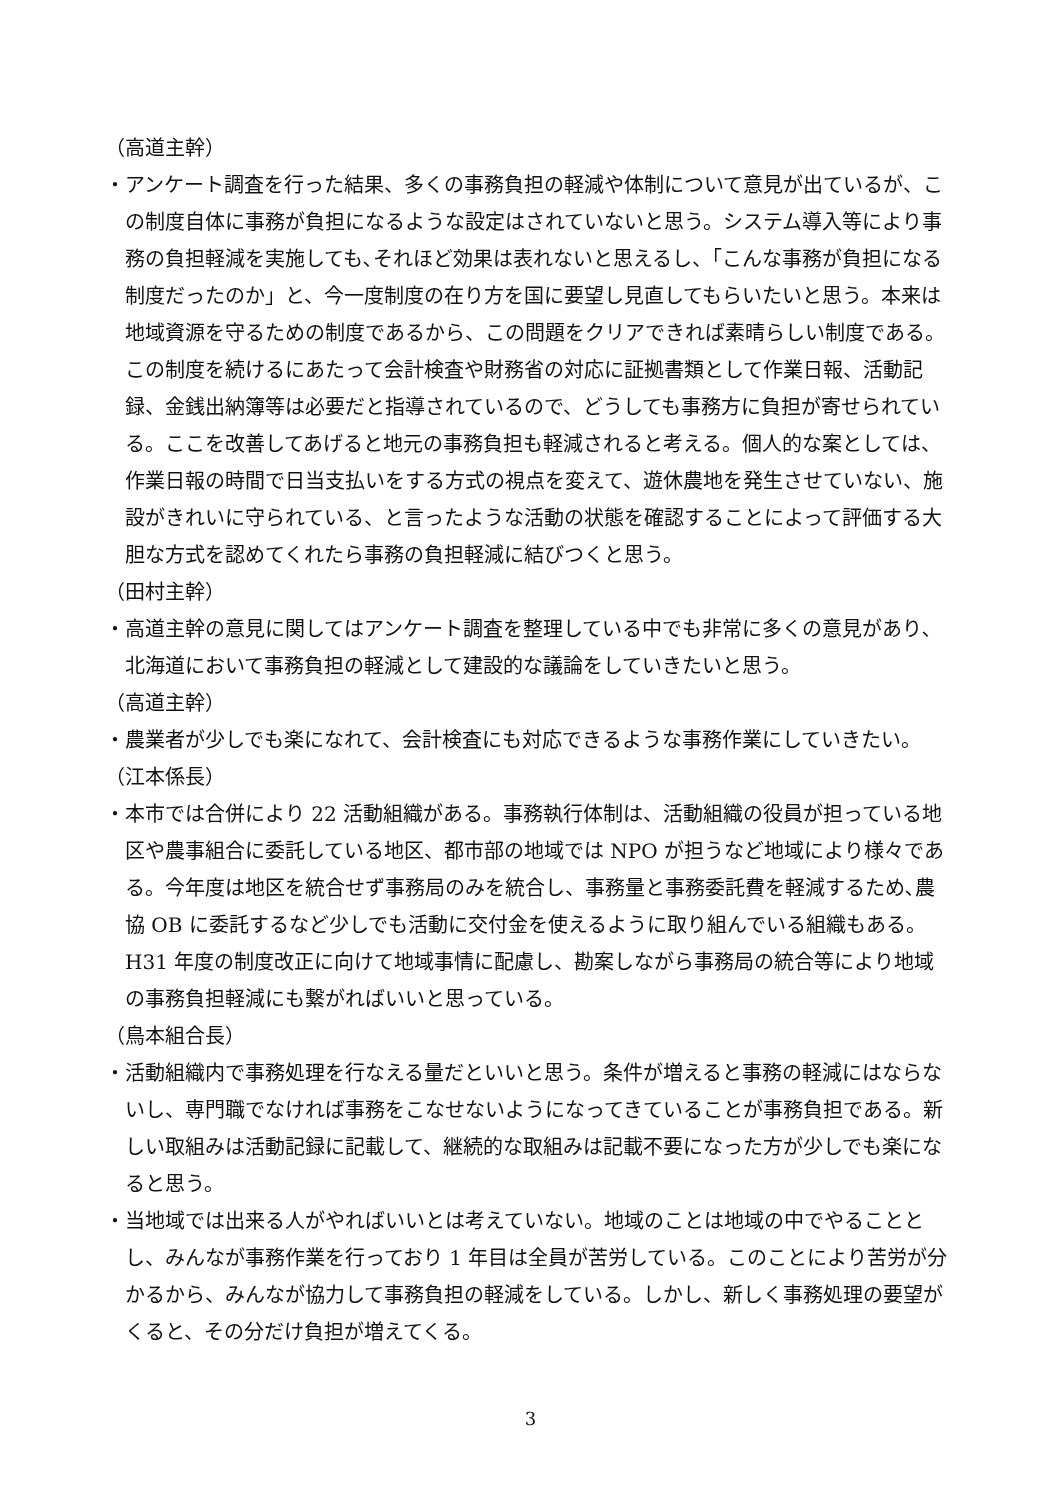（高道主幹）
・アンケート調査を行った結果、多くの事務負担の軽減や体制について意見が出ているが、この制度自体に事務が負担になるような設定はされていないと思う。システム導入等により事務の負担軽減を実施しても､それほど効果は表れないと思えるし、「こんな事務が負担になる制度だったのか」と、今一度制度の在り方を国に要望し見直してもらいたいと思う。本来は地域資源を守るための制度であるから、この問題をクリアできれば素晴らしい制度である。この制度を続けるにあたって会計検査や財務省の対応に証拠書類として作業日報、活動記録、金銭出納簿等は必要だと指導されているので、どうしても事務方に負担が寄せられている。ここを改善してあげると地元の事務負担も軽減されると考える。個人的な案としては、作業日報の時間で日当支払いをする方式の視点を変えて、遊休農地を発生させていない、施設がきれいに守られている、と言ったような活動の状態を確認することによって評価する大胆な方式を認めてくれたら事務の負担軽減に結びつくと思う。
（田村主幹）
・高道主幹の意見に関してはアンケート調査を整理している中でも非常に多くの意見があり､北海道において事務負担の軽減として建設的な議論をしていきたいと思う。
（高道主幹）
・農業者が少しでも楽になれて、会計検査にも対応できるような事務作業にしていきたい。
（江本係長）
・本市では合併により 22 活動組織がある。事務執行体制は、活動組織の役員が担っている地区や農事組合に委託している地区、都市部の地域では NPO が担うなど地域により様々である。今年度は地区を統合せず事務局のみを統合し、事務量と事務委託費を軽減するため､農協 OB に委託するなど少しでも活動に交付金を使えるように取り組んでいる組織もある。H31 年度の制度改正に向けて地域事情に配慮し、勘案しながら事務局の統合等により地域の事務負担軽減にも繋がればいいと思っている。
（鳥本組合長）
・活動組織内で事務処理を行なえる量だといいと思う。条件が増えると事務の軽減にはならないし、専門職でなければ事務をこなせないようになってきていることが事務負担である。新しい取組みは活動記録に記載して、継続的な取組みは記載不要になった方が少しでも楽になると思う。
・当地域では出来る人がやればいいとは考えていない。地域のことは地域の中でやることとし、みんなが事務作業を行っており 1 年目は全員が苦労している。このことにより苦労が分かるから、みんなが協力して事務負担の軽減をしている。しかし、新しく事務処理の要望がくると、その分だけ負担が増えてくる。
3